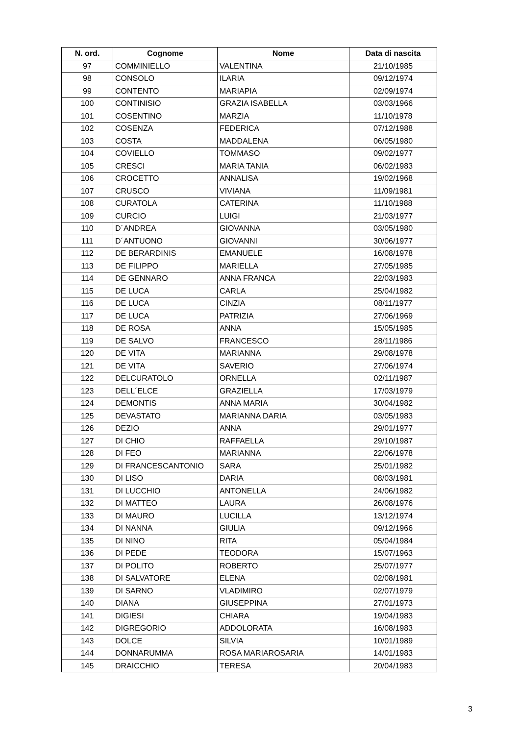| N. ord. | Cognome | Nome | Data di nascita |
| --- | --- | --- | --- |
| 97 | COMMINIELLO | VALENTINA | 21/10/1985 |
| 98 | CONSOLO | ILARIA | 09/12/1974 |
| 99 | CONTENTO | MARIAPIA | 02/09/1974 |
| 100 | CONTINISIO | GRAZIA ISABELLA | 03/03/1966 |
| 101 | COSENTINO | MARZIA | 11/10/1978 |
| 102 | COSENZA | FEDERICA | 07/12/1988 |
| 103 | COSTA | MADDALENA | 06/05/1980 |
| 104 | COVIELLO | TOMMASO | 09/02/1977 |
| 105 | CRESCI | MARIA TANIA | 06/02/1983 |
| 106 | CROCETTO | ANNALISA | 19/02/1968 |
| 107 | CRUSCO | VIVIANA | 11/09/1981 |
| 108 | CURATOLA | CATERINA | 11/10/1988 |
| 109 | CURCIO | LUIGI | 21/03/1977 |
| 110 | D´ANDREA | GIOVANNA | 03/05/1980 |
| 111 | D´ANTUONO | GIOVANNI | 30/06/1977 |
| 112 | DE BERARDINIS | EMANUELE | 16/08/1978 |
| 113 | DE FILIPPO | MARIELLA | 27/05/1985 |
| 114 | DE GENNARO | ANNA FRANCA | 22/03/1983 |
| 115 | DE LUCA | CARLA | 25/04/1982 |
| 116 | DE LUCA | CINZIA | 08/11/1977 |
| 117 | DE LUCA | PATRIZIA | 27/06/1969 |
| 118 | DE ROSA | ANNA | 15/05/1985 |
| 119 | DE SALVO | FRANCESCO | 28/11/1986 |
| 120 | DE VITA | MARIANNA | 29/08/1978 |
| 121 | DE VITA | SAVERIO | 27/06/1974 |
| 122 | DELCURATOLO | ORNELLA | 02/11/1987 |
| 123 | DELL´ELCE | GRAZIELLA | 17/03/1979 |
| 124 | DEMONTIS | ANNA MARIA | 30/04/1982 |
| 125 | DEVASTATO | MARIANNA DARIA | 03/05/1983 |
| 126 | DEZIO | ANNA | 29/01/1977 |
| 127 | DI CHIO | RAFFAELLA | 29/10/1987 |
| 128 | DI FEO | MARIANNA | 22/06/1978 |
| 129 | DI FRANCESCANTONIO | SARA | 25/01/1982 |
| 130 | DI LISO | DARIA | 08/03/1981 |
| 131 | DI LUCCHIO | ANTONELLA | 24/06/1982 |
| 132 | DI MATTEO | LAURA | 26/08/1976 |
| 133 | DI MAURO | LUCILLA | 13/12/1974 |
| 134 | DI NANNA | GIULIA | 09/12/1966 |
| 135 | DI NINO | RITA | 05/04/1984 |
| 136 | DI PEDE | TEODORA | 15/07/1963 |
| 137 | DI POLITO | ROBERTO | 25/07/1977 |
| 138 | DI SALVATORE | ELENA | 02/08/1981 |
| 139 | DI SARNO | VLADIMIRO | 02/07/1979 |
| 140 | DIANA | GIUSEPPINA | 27/01/1973 |
| 141 | DIGIESI | CHIARA | 19/04/1983 |
| 142 | DIGREGORIO | ADDOLORATA | 16/08/1983 |
| 143 | DOLCE | SILVIA | 10/01/1989 |
| 144 | DONNARUMMA | ROSA MARIAROSARIA | 14/01/1983 |
| 145 | DRAICCHIO | TERESA | 20/04/1983 |
3